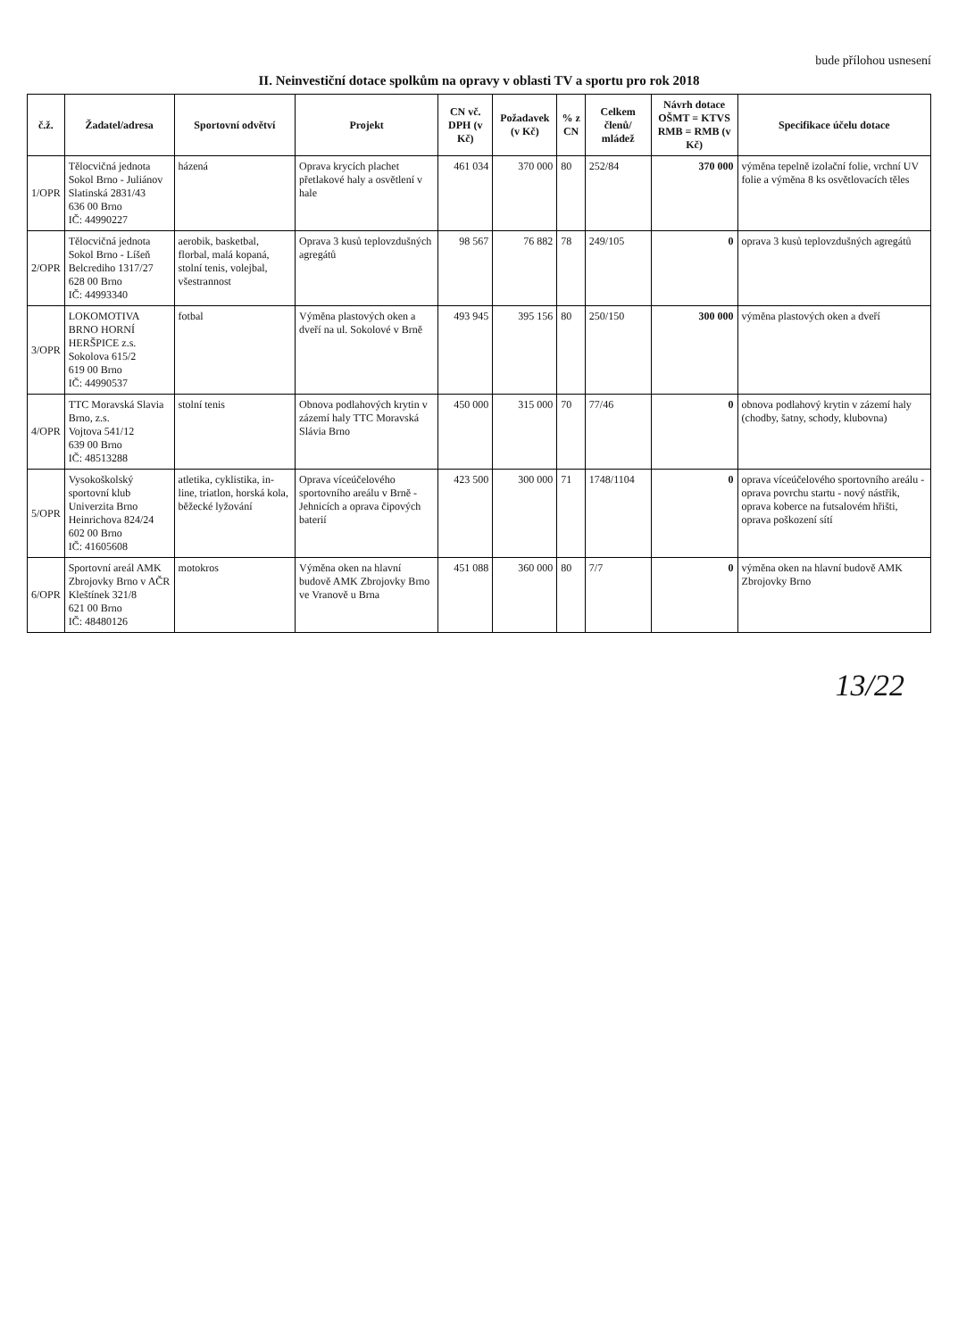bude přílohou usnesení
II. Neinvestiční dotace spolkům na opravy v oblasti TV a sportu pro rok 2018
| č.ž. | Žadatel/adresa | Sportovní odvětví | Projekt | CN vč. DPH (v Kč) | Požadavek (v Kč) | % z CN | Celkem členů/ mládež | Návrh dotace OŠMT = KTVS RMB = RMB (v Kč) | Specifikace účelu dotace |
| --- | --- | --- | --- | --- | --- | --- | --- | --- | --- |
| 1/OPR | Tělocvičná jednota Sokol Brno - Juliánov Slatinská 2831/43 636 00 Brno IČ: 44990227 | házená | Oprava krycích plachet přetlakové haly a osvětlení v hale | 461 034 | 370 000 | 80 | 252/84 | 370 000 | výměna tepelně izolační folie, vrchní UV folie a výměna 8 ks osvětlovacích těles |
| 2/OPR | Tělocvičná jednota Sokol Brno - Líšeň Belcrediho 1317/27 628 00 Brno IČ: 44993340 | aerobik, basketbal, florbal, malá kopaná, stolní tenis, volejbal, všestrannost | Oprava 3 kusů teplovzdušných agregátů | 98 567 | 76 882 | 78 | 249/105 | 0 | oprava 3 kusů teplovzdušných agregátů |
| 3/OPR | LOKOMOTIVA BRNO HORNÍ HERŠPICE z.s. Sokolova 615/2 619 00 Brno IČ: 44990537 | fotbal | Výměna plastových oken a dveří na ul. Sokolové v Brně | 493 945 | 395 156 | 80 | 250/150 | 300 000 | výměna plastových oken a dveří |
| 4/OPR | TTC Moravská Slavia Brno, z.s. Vojtova 541/12 639 00 Brno IČ: 48513288 | stolní tenis | Obnova podlahových krytin v zázemí haly TTC Moravská Slávia Brno | 450 000 | 315 000 | 70 | 77/46 | 0 | obnova podlahový krytin v zázemí haly (chodby, šatny, schody, klubovna) |
| 5/OPR | Vysokoškolský sportovní klub Univerzita Brno Heinrichova 824/24 602 00 Brno IČ: 41605608 | atletika, cyklistika, in-line, triatlon, horská kola, běžecké lyžování | Oprava víceúčelového sportovního areálu v Brně - Jehnicích a oprava čipových baterií | 423 500 | 300 000 | 71 | 1748/1104 | 0 | oprava víceúčelového sportovního areálu - oprava povrchu startu - nový nástřik, oprava koberce na futsalovém hřišti, oprava poškození sítí |
| 6/OPR | Sportovní areál AMK Zbrojovky Brno v AČR Kleštínek 321/8 621 00 Brno IČ: 48480126 | motokros | Výměna oken na hlavní budově AMK Zbrojovky Brno ve Vranově u Brna | 451 088 | 360 000 | 80 | 7/7 | 0 | výměna oken na hlavní budově AMK Zbrojovky Brno |
13/22